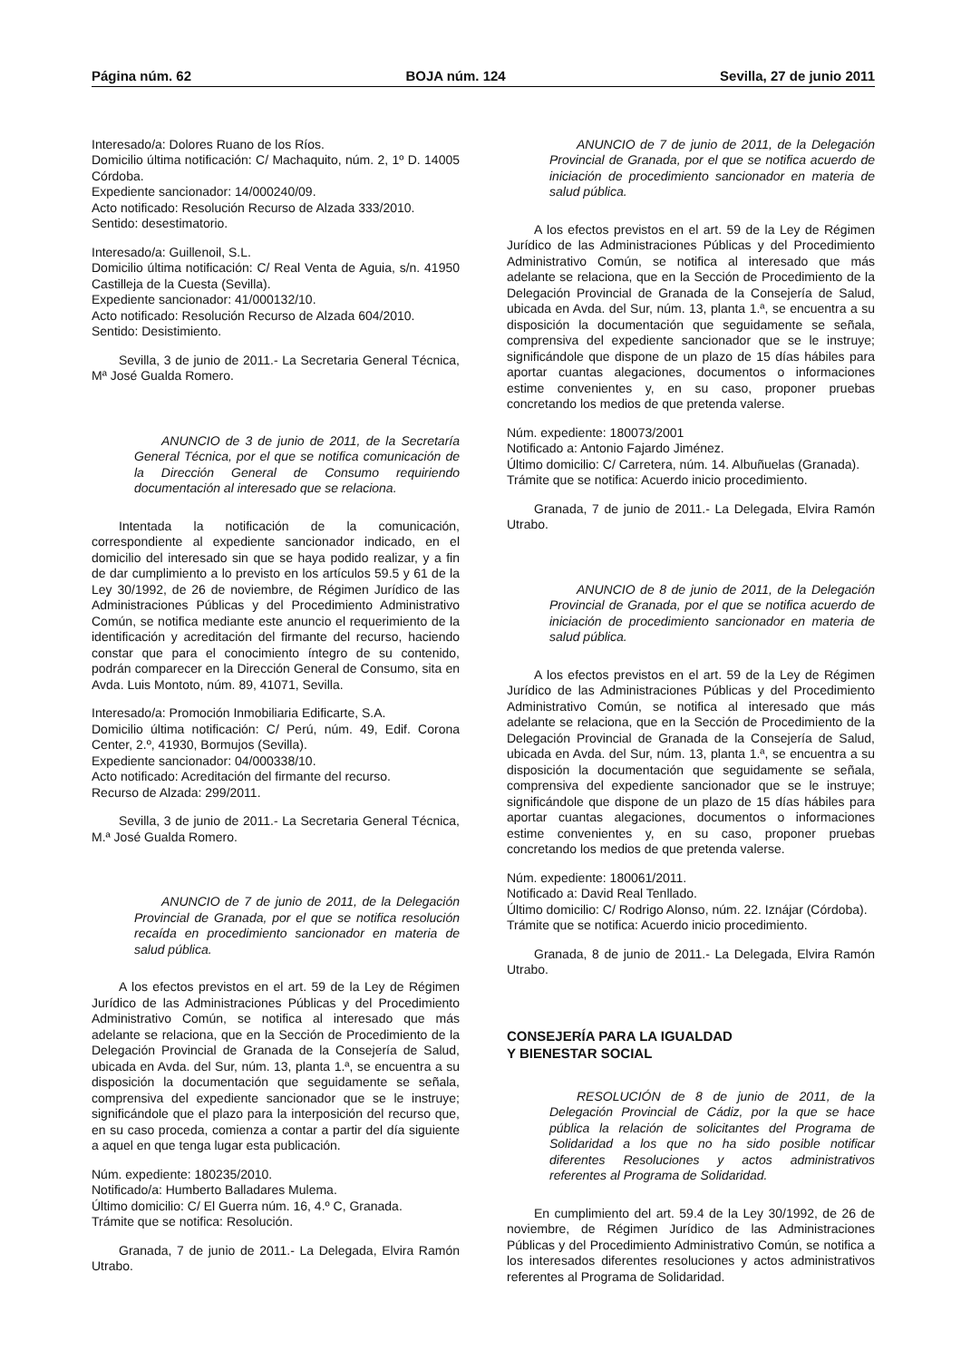Página núm. 62 BOJA núm. 124 Sevilla, 27 de junio 2011
Interesado/a: Dolores Ruano de los Ríos.
Domicilio última notificación: C/ Machaquito, núm. 2, 1º D. 14005 Córdoba.
Expediente sancionador: 14/000240/09.
Acto notificado: Resolución Recurso de Alzada 333/2010.
Sentido: desestimatorio.
Interesado/a: Guillenoil, S.L.
Domicilio última notificación: C/ Real Venta de Aguia, s/n. 41950 Castilleja de la Cuesta (Sevilla).
Expediente sancionador: 41/000132/10.
Acto notificado: Resolución Recurso de Alzada 604/2010.
Sentido: Desistimiento.
Sevilla, 3 de junio de 2011.- La Secretaria General Técnica, Mª José Gualda Romero.
ANUNCIO de 3 de junio de 2011, de la Secretaría General Técnica, por el que se notifica comunicación de la Dirección General de Consumo requiriendo documentación al interesado que se relaciona.
Intentada la notificación de la comunicación, correspondiente al expediente sancionador indicado, en el domicilio del interesado sin que se haya podido realizar, y a fin de dar cumplimiento a lo previsto en los artículos 59.5 y 61 de la Ley 30/1992, de 26 de noviembre, de Régimen Jurídico de las Administraciones Públicas y del Procedimiento Administrativo Común, se notifica mediante este anuncio el requerimiento de la identificación y acreditación del firmante del recurso, haciendo constar que para el conocimiento íntegro de su contenido, podrán comparecer en la Dirección General de Consumo, sita en Avda. Luis Montoto, núm. 89, 41071, Sevilla.
Interesado/a: Promoción Inmobiliaria Edificarte, S.A.
Domicilio última notificación: C/ Perú, núm. 49, Edif. Corona Center, 2.º, 41930, Bormujos (Sevilla).
Expediente sancionador: 04/000338/10.
Acto notificado: Acreditación del firmante del recurso.
Recurso de Alzada: 299/2011.
Sevilla, 3 de junio de 2011.- La Secretaria General Técnica, M.ª José Gualda Romero.
ANUNCIO de 7 de junio de 2011, de la Delegación Provincial de Granada, por el que se notifica resolución recaída en procedimiento sancionador en materia de salud pública.
A los efectos previstos en el art. 59 de la Ley de Régimen Jurídico de las Administraciones Públicas y del Procedimiento Administrativo Común, se notifica al interesado que más adelante se relaciona, que en la Sección de Procedimiento de la Delegación Provincial de Granada de la Consejería de Salud, ubicada en Avda. del Sur, núm. 13, planta 1.ª, se encuentra a su disposición la documentación que seguidamente se señala, comprensiva del expediente sancionador que se le instruye; significándole que el plazo para la interposición del recurso que, en su caso proceda, comienza a contar a partir del día siguiente a aquel en que tenga lugar esta publicación.
Núm. expediente: 180235/2010.
Notificado/a: Humberto Balladares Mulema.
Último domicilio: C/ El Guerra núm. 16, 4.º C, Granada.
Trámite que se notifica: Resolución.
Granada, 7 de junio de 2011.- La Delegada, Elvira Ramón Utrabo.
ANUNCIO de 7 de junio de 2011, de la Delegación Provincial de Granada, por el que se notifica acuerdo de iniciación de procedimiento sancionador en materia de salud pública.
A los efectos previstos en el art. 59 de la Ley de Régimen Jurídico de las Administraciones Públicas y del Procedimiento Administrativo Común, se notifica al interesado que más adelante se relaciona, que en la Sección de Procedimiento de la Delegación Provincial de Granada de la Consejería de Salud, ubicada en Avda. del Sur, núm. 13, planta 1.ª, se encuentra a su disposición la documentación que seguidamente se señala, comprensiva del expediente sancionador que se le instruye; significándole que dispone de un plazo de 15 días hábiles para aportar cuantas alegaciones, documentos o informaciones estime convenientes y, en su caso, proponer pruebas concretando los medios de que pretenda valerse.
Núm. expediente: 180073/2001
Notificado a: Antonio Fajardo Jiménez.
Último domicilio: C/ Carretera, núm. 14. Albuñuelas (Granada).
Trámite que se notifica: Acuerdo inicio procedimiento.
Granada, 7 de junio de 2011.- La Delegada, Elvira Ramón Utrabo.
ANUNCIO de 8 de junio de 2011, de la Delegación Provincial de Granada, por el que se notifica acuerdo de iniciación de procedimiento sancionador en materia de salud pública.
A los efectos previstos en el art. 59 de la Ley de Régimen Jurídico de las Administraciones Públicas y del Procedimiento Administrativo Común, se notifica al interesado que más adelante se relaciona, que en la Sección de Procedimiento de la Delegación Provincial de Granada de la Consejería de Salud, ubicada en Avda. del Sur, núm. 13, planta 1.ª, se encuentra a su disposición la documentación que seguidamente se señala, comprensiva del expediente sancionador que se le instruye; significándole que dispone de un plazo de 15 días hábiles para aportar cuantas alegaciones, documentos o informaciones estime convenientes y, en su caso, proponer pruebas concretando los medios de que pretenda valerse.
Núm. expediente: 180061/2011.
Notificado a: David Real Tenllado.
Último domicilio: C/ Rodrigo Alonso, núm. 22. Iznájar (Córdoba).
Trámite que se notifica: Acuerdo inicio procedimiento.
Granada, 8 de junio de 2011.- La Delegada, Elvira Ramón Utrabo.
CONSEJERÍA PARA LA IGUALDAD
Y BIENESTAR SOCIAL
RESOLUCIÓN de 8 de junio de 2011, de la Delegación Provincial de Cádiz, por la que se hace pública la relación de solicitantes del Programa de Solidaridad a los que no ha sido posible notificar diferentes Resoluciones y actos administrativos referentes al Programa de Solidaridad.
En cumplimiento del art. 59.4 de la Ley 30/1992, de 26 de noviembre, de Régimen Jurídico de las Administraciones Públicas y del Procedimiento Administrativo Común, se notifica a los interesados diferentes resoluciones y actos administrativos referentes al Programa de Solidaridad.